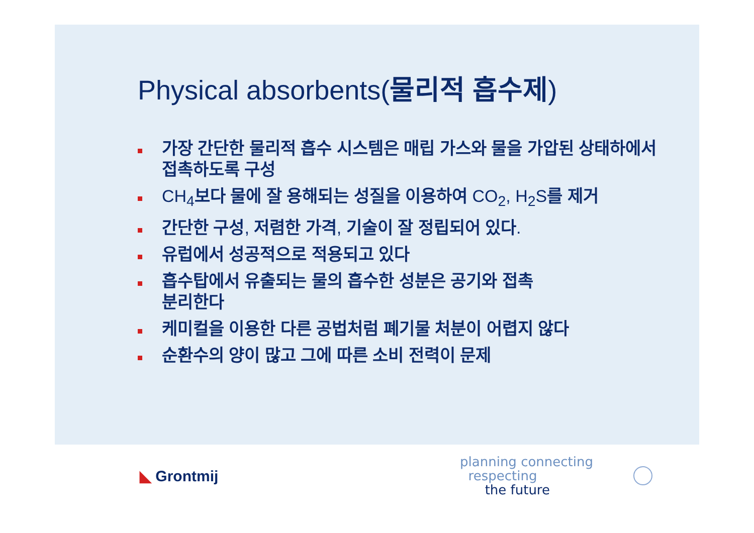Physical absorbents(물리적 흡수제)
가장 간단한 물리적 흡수 시스템은 매립 가스와 물을 가압된 상태하에서 접촉하도록 구성
CH<sub>4</sub>보다 물에 잘 용해되는 성질을 이용하여 CO<sub>2</sub>, H<sub>2</sub>S를 제거
간단한 구성, 저렴한 가격, 기술이 잘 정립되어 있다.
유럽에서 성공적으로 적용되고 있다
흡수탑에서 유출되는 물의 흡수한 성분은 공기와 접촉
분리한다
케미컬을 이용한 다른 공법처럼 폐기물 처분이 어렵지 않다
순환수의 양이 많고 그에 따른 소비 전력이 문제
◣ Grontmij
planning connecting
respecting
the future